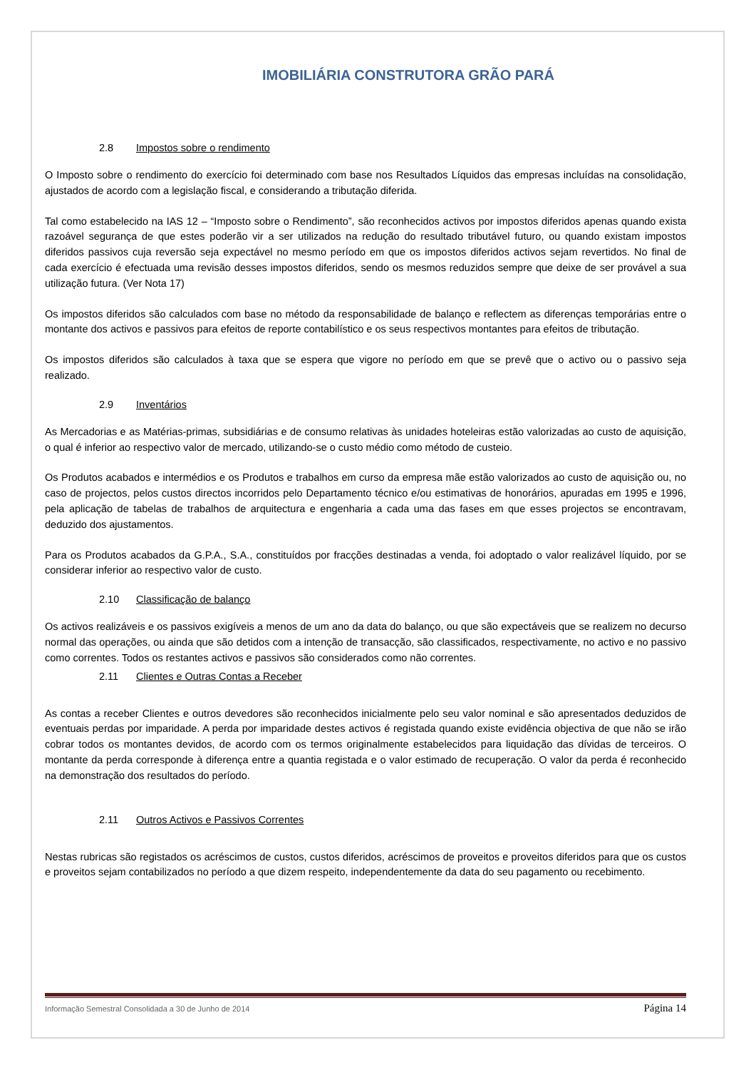IMOBILIÁRIA CONSTRUTORA GRÃO PARÁ
2.8 Impostos sobre o rendimento
O Imposto sobre o rendimento do exercício foi determinado com base nos Resultados Líquidos das empresas incluídas na consolidação, ajustados de acordo com a legislação fiscal, e considerando a tributação diferida.
Tal como estabelecido na IAS 12 – “Imposto sobre o Rendimento”, são reconhecidos activos por impostos diferidos apenas quando exista razoável segurança de que estes poderão vir a ser utilizados na redução do resultado tributável futuro, ou quando existam impostos diferidos passivos cuja reversão seja expectável no mesmo período em que os impostos diferidos activos sejam revertidos. No final de cada exercício é efectuada uma revisão desses impostos diferidos, sendo os mesmos reduzidos sempre que deixe de ser provável a sua utilização futura. (Ver Nota 17)
Os impostos diferidos são calculados com base no método da responsabilidade de balanço e reflectem as diferenças temporárias entre o montante dos activos e passivos para efeitos de reporte contabilístico e os seus respectivos montantes para efeitos de tributação.
Os impostos diferidos são calculados à taxa que se espera que vigore no período em que se prevê que o activo ou o passivo seja realizado.
2.9 Inventários
As Mercadorias e as Matérias-primas, subsidiárias e de consumo relativas às unidades hoteleiras estão valorizadas ao custo de aquisição, o qual é inferior ao respectivo valor de mercado, utilizando-se o custo médio como método de custeio.
Os Produtos acabados e intermédios e os Produtos e trabalhos em curso da empresa mãe estão valorizados ao custo de aquisição ou, no caso de projectos, pelos custos directos incorridos pelo Departamento técnico e/ou estimativas de honorários, apuradas em 1995 e 1996, pela aplicação de tabelas de trabalhos de arquitectura e engenharia a cada uma das fases em que esses projectos se encontravam, deduzido dos ajustamentos.
Para os Produtos acabados da G.P.A., S.A., constituídos por fracções destinadas a venda, foi adoptado o valor realizável líquido, por se considerar inferior ao respectivo valor de custo.
2.10 Classificação de balanço
Os activos realizáveis e os passivos exigíveis a menos de um ano da data do balanço, ou que são expectáveis que se realizem no decurso normal das operações, ou ainda que são detidos com a intenção de transacção, são classificados, respectivamente, no activo e no passivo como correntes. Todos os restantes activos e passivos são considerados como não correntes.
2.11 Clientes e Outras Contas a Receber
As contas a receber Clientes e outros devedores são reconhecidos inicialmente pelo seu valor nominal e são apresentados deduzidos de eventuais perdas por imparidade. A perda por imparidade destes activos é registada quando existe evidência objectiva de que não se irão cobrar todos os montantes devidos, de acordo com os termos originalmente estabelecidos para liquidação das dívidas de terceiros. O montante da perda corresponde à diferença entre a quantia registada e o valor estimado de recuperação. O valor da perda é reconhecido na demonstração dos resultados do período.
2.11 Outros Activos e Passivos Correntes
Nestas rubricas são registados os acréscimos de custos, custos diferidos, acréscimos de proveitos e proveitos diferidos para que os custos e proveitos sejam contabilizados no período a que dizem respeito, independentemente da data do seu pagamento ou recebimento.
Informação Semestral Consolidada a 30 de Junho de 2014 Página 14